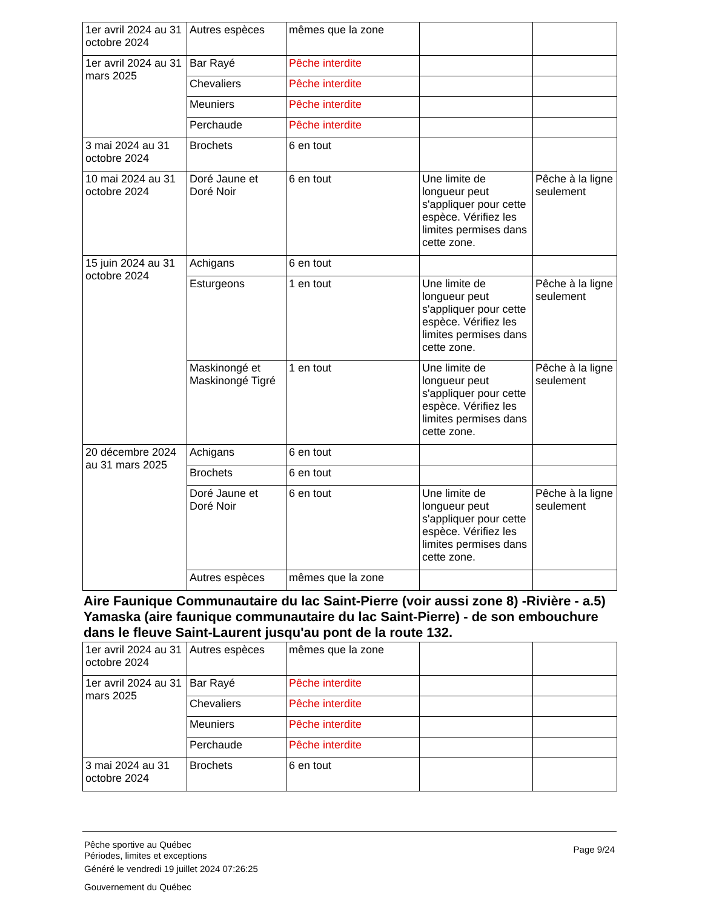| 1er avril 2024 au 31 octobre 2024 | Autres espèces | mêmes que la zone | | |
| 1er avril 2024 au 31 mars 2025 | Bar Rayé | Pêche interdite | | |
| | Chevaliers | Pêche interdite | | |
| | Meuniers | Pêche interdite | | |
| | Perchaude | Pêche interdite | | |
| 3 mai 2024 au 31 octobre 2024 | Brochets | 6 en tout | | |
| 10 mai 2024 au 31 octobre 2024 | Doré Jaune et Doré Noir | 6 en tout | Une limite de longueur peut s'appliquer pour cette espèce. Vérifiez les limites permises dans cette zone. | Pêche à la ligne seulement |
| 15 juin 2024 au 31 octobre 2024 | Achigans | 6 en tout | | |
| | Esturgeons | 1 en tout | Une limite de longueur peut s'appliquer pour cette espèce. Vérifiez les limites permises dans cette zone. | Pêche à la ligne seulement |
| | Maskinongé et Maskinongé Tigré | 1 en tout | Une limite de longueur peut s'appliquer pour cette espèce. Vérifiez les limites permises dans cette zone. | Pêche à la ligne seulement |
| 20 décembre 2024 au 31 mars 2025 | Achigans | 6 en tout | | |
| | Brochets | 6 en tout | | |
| | Doré Jaune et Doré Noir | 6 en tout | Une limite de longueur peut s'appliquer pour cette espèce. Vérifiez les limites permises dans cette zone. | Pêche à la ligne seulement |
| | Autres espèces | mêmes que la zone | | |
Aire Faunique Communautaire du lac Saint-Pierre (voir aussi zone 8) -Rivière - a.5) Yamaska (aire faunique communautaire du lac Saint-Pierre) - de son embouchure dans le fleuve Saint-Laurent jusqu'au pont de la route 132.
| 1er avril 2024 au 31 octobre 2024 | Autres espèces | mêmes que la zone | | |
| 1er avril 2024 au 31 mars 2025 | Bar Rayé | Pêche interdite | | |
| | Chevaliers | Pêche interdite | | |
| | Meuniers | Pêche interdite | | |
| | Perchaude | Pêche interdite | | |
| 3 mai 2024 au 31 octobre 2024 | Brochets | 6 en tout | | |
Pêche sportive au Québec
Périodes, limites et exceptions
Généré le vendredi 19 juillet 2024 07:26:25
Gouvernement du Québec
Page 9/24